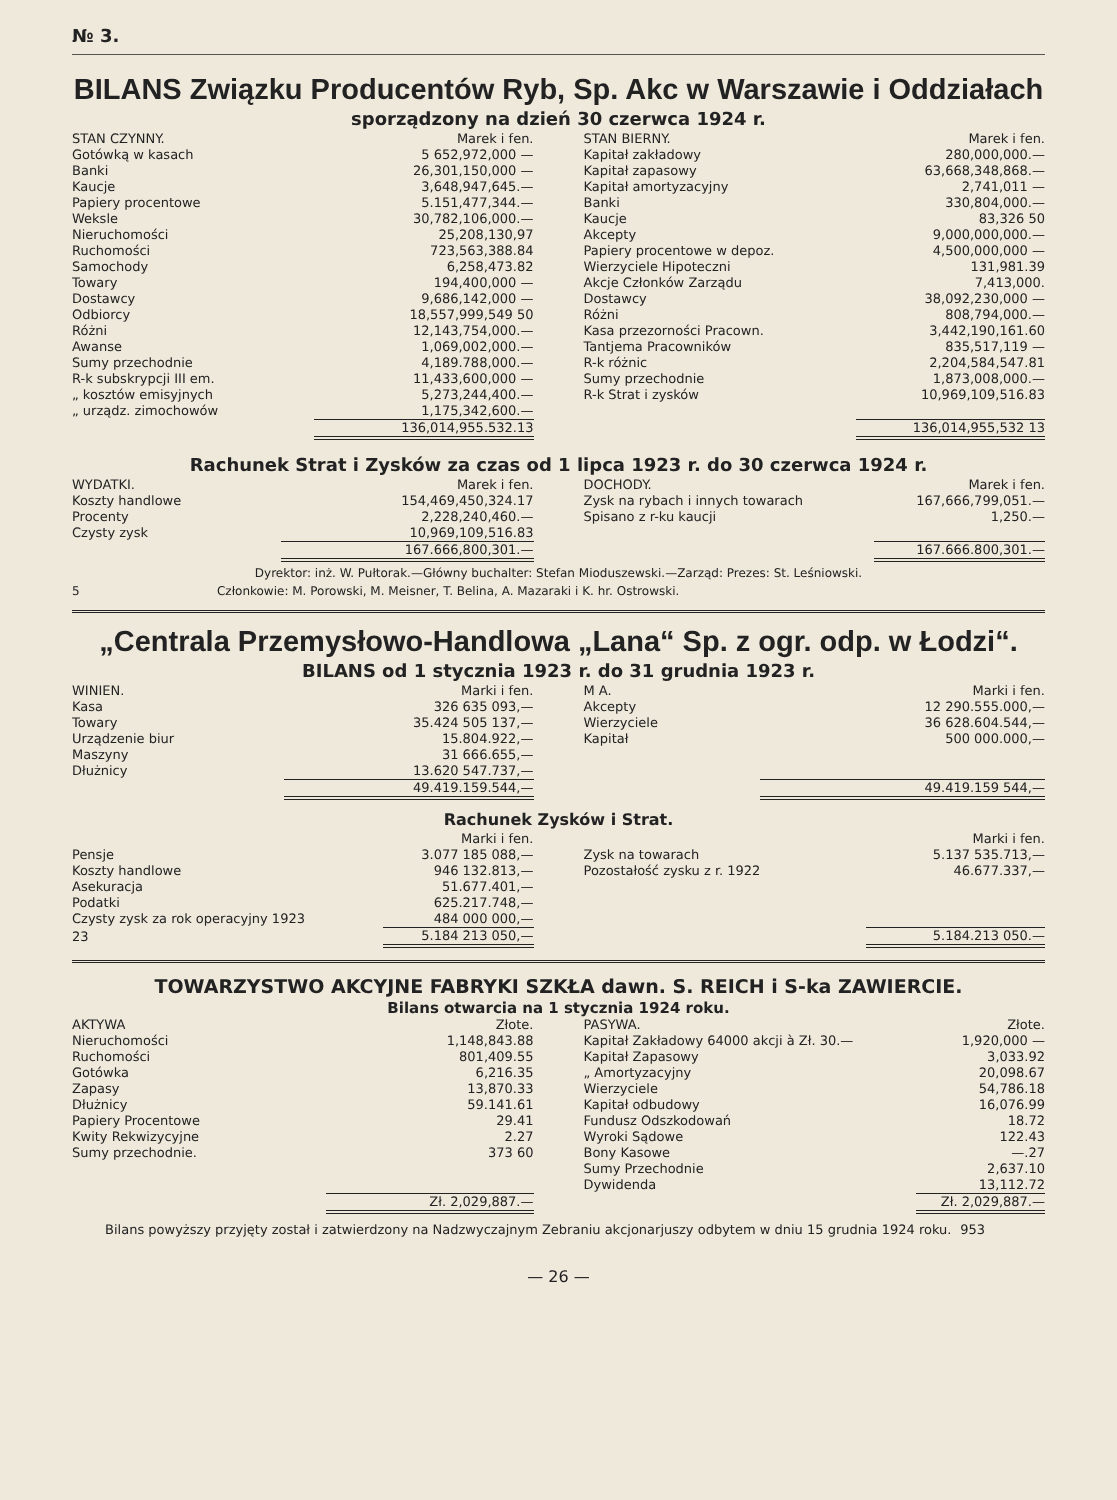№ 3.
BILANS Związku Producentów Ryb, Sp. Akc w Warszawie i Oddziałach
sporządzony na dzień 30 czerwca 1924 r.
| STAN CZYNNY. | Marek i fen. |
| --- | --- |
| Gotówką w kasach | 5 652,972,000 — |
| Banki | 26,301,150,000 — |
| Kaucje | 3,648,947,645.— |
| Papiery procentowe | 5.151,477,344.— |
| Weksle | 30,782,106,000.— |
| Nieruchomości | 25,208,130,97 |
| Ruchomości | 723,563,388.84 |
| Samochody | 6,258,473.82 |
| Towary | 194,400,000 — |
| Dostawcy | 9,686,142,000 — |
| Odbiorcy | 18,557,999,549 50 |
| Różni | 12,143,754,000.— |
| Awanse | 1,069,002,000.— |
| Sumy przechodnie | 4,189.788,000.— |
| R-k subskrypcji III em. | 11,433,600,000 — |
| „ kosztów emisyjnych | 5,273,244,400.— |
| „ urządz. zimochowów | 1,175,342,600.— |
| | 136,014,955.532.13 |
| STAN BIERNY. | Marek i fen. |
| --- | --- |
| Kapitał zakładowy | 280,000,000.— |
| Kapitał zapasowy | 63,668,348,868.— |
| Kapitał amortyzacyjny | 2,741,011 — |
| Banki | 330,804,000.— |
| Kaucje | 83,326 50 |
| Akcepty | 9,000,000,000.— |
| Papiery procentowe w depoz. | 4,500,000,000 — |
| Wierzyciele Hipoteczni | 131,981.39 |
| Akcje Członków Zarządu | 7,413,000. |
| Dostawcy | 38,092,230,000 — |
| Różni | 808,794,000.— |
| Kasa przezorności Pracown. | 3,442,190,161.60 |
| Tantjema Pracowników | 835,517,119 — |
| R-k różnic | 2,204,584,547.81 |
| Sumy przechodnie | 1,873,008,000.— |
| R-k Strat i zysków | 10,969,109,516.83 |
| | 136,014,955,532 13 |
Rachunek Strat i Zysków za czas od 1 lipca 1923 r. do 30 czerwca 1924 r.
| WYDATKI. | Marek i fen. |
| --- | --- |
| Koszty handlowe | 154,469,450,324.17 |
| Procenty | 2,228,240,460.— |
| Czysty zysk | 10,969,109,516.83 |
| | 167.666,800,301.— |
| DOCHODY. | Marek i fen. |
| --- | --- |
| Zysk na rybach i innych towarach | 167,666,799,051.— |
| Spisano z r-ku kaucji | 1,250.— |
| | 167.666.800,301.— |
Dyrektor: inż. W. Pułtorak.—Główny buchalter: Stefan Mioduszewski.—Zarząd: Prezes: St. Leśniowski.
5 Członkowie: M. Porowski, M. Meisner, T. Belina, A. Mazaraki i K. hr. Ostrowski.
„Centrala Przemysłowo-Handlowa „Lana“ Sp. z ogr. odp. w Łodzi“.
BILANS od 1 stycznia 1923 r. do 31 grudnia 1923 r.
| WINIEN. | Marki i fen. |
| --- | --- |
| Kasa | 326 635 093,— |
| Towary | 35.424 505 137,— |
| Urządzenie biur | 15.804.922,— |
| Maszyny | 31 666.655,— |
| Dłużnicy | 13.620 547.737,— |
| | 49.419.159.544,— |
| M A. | Marki i fen. |
| --- | --- |
| Akcepty | 12 290.555.000,— |
| Wierzyciele | 36 628.604.544,— |
| Kapitał | 500 000.000,— |
| | 49.419.159 544,— |
Rachunek Zysków i Strat.
| | Marki i fen. |
| --- | --- |
| Pensje | 3.077 185 088,— |
| Koszty handlowe | 946 132.813,— |
| Asekuracja | 51.677.401,— |
| Podatki | 625.217.748,— |
| Czysty zysk za rok operacyjny 1923 | 484 000 000,— |
| 23 | 5.184 213 050,— |
| | Marki i fen. |
| --- | --- |
| Zysk na towarach | 5.137 535.713,— |
| Pozostałość zysku z r. 1922 | 46.677.337,— |
| | 5.184.213 050.— |
TOWARZYSTWO AKCYJNE FABRYKI SZKŁA dawn. S. REICH i S-ka ZAWIERCIE.
Bilans otwarcia na 1 stycznia 1924 roku.
| AKTYWA | Złote. |
| --- | --- |
| Nieruchomości | 1,148,843.88 |
| Ruchomości | 801,409.55 |
| Gotówka | 6,216.35 |
| Zapasy | 13,870.33 |
| Dłużnicy | 59.141.61 |
| Papiery Procentowe | 29.41 |
| Kwity Rekwizycyjne | 2.27 |
| Sumy przechodnie. | 373 60 |
| | Zł. 2,029,887.— |
| PASYWA. | Złote. |
| --- | --- |
| Kapitał Zakładowy 64000 akcji à Zł. 30.— | 1,920,000 — |
| Kapitał Zapasowy | 3,033.92 |
| „ Amortyzacyjny | 20,098.67 |
| Wierzyciele | 54,786.18 |
| Kapitał odbudowy | 16,076.99 |
| Fundusz Odszkodowań | 18.72 |
| Wyroki Sądowe | 122.43 |
| Bony Kasowe | —.27 |
| Sumy Przechodnie | 2,637.10 |
| Dywidenda | 13,112.72 |
| | Zł. 2,029,887.— |
Bilans powyższy przyjęty został i zatwierdzony na Nadzwyczajnym Zebraniu akcjonarjuszy odbytem w dniu 15 grudnia 1924 roku. 953
— 26 —